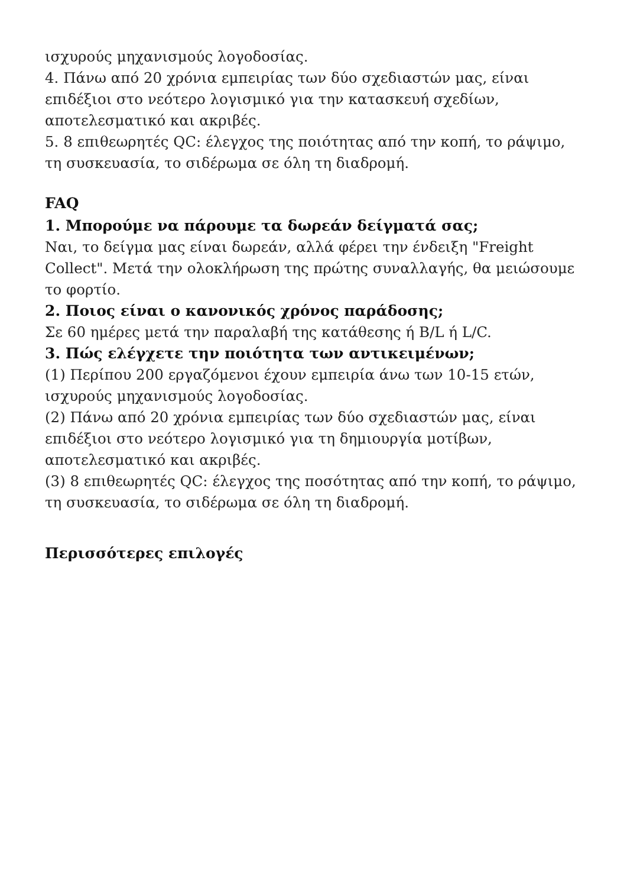ισχυρούς μηχανισμούς λογοδοσίας.
4. Πάνω από 20 χρόνια εμπειρίας των δύο σχεδιαστών μας, είναι επιδέξιοι στο νεότερο λογισμικό για την κατασκευή σχεδίων, αποτελεσματικό και ακριβές.
5. 8 επιθεωρητές QC: έλεγχος της ποιότητας από την κοπή, το ράψιμο, τη συσκευασία, το σιδέρωμα σε όλη τη διαδρομή.
FAQ
1. Μπορούμε να πάρουμε τα δωρεάν δείγματά σας;
Ναι, το δείγμα μας είναι δωρεάν, αλλά φέρει την ένδειξη "Freight Collect". Μετά την ολοκλήρωση της πρώτης συναλλαγής, θα μειώσουμε το φορτίο.
2. Ποιος είναι ο κανονικός χρόνος παράδοσης;
Σε 60 ημέρες μετά την παραλαβή της κατάθεσης ή B/L ή L/C.
3. Πώς ελέγχετε την ποιότητα των αντικειμένων;
(1) Περίπου 200 εργαζόμενοι έχουν εμπειρία άνω των 10-15 ετών, ισχυρούς μηχανισμούς λογοδοσίας.
(2) Πάνω από 20 χρόνια εμπειρίας των δύο σχεδιαστών μας, είναι επιδέξιοι στο νεότερο λογισμικό για τη δημιουργία μοτίβων, αποτελεσματικό και ακριβές.
(3) 8 επιθεωρητές QC: έλεγχος της ποσότητας από την κοπή, το ράψιμο, τη συσκευασία, το σιδέρωμα σε όλη τη διαδρομή.
Περισσότερες επιλογές